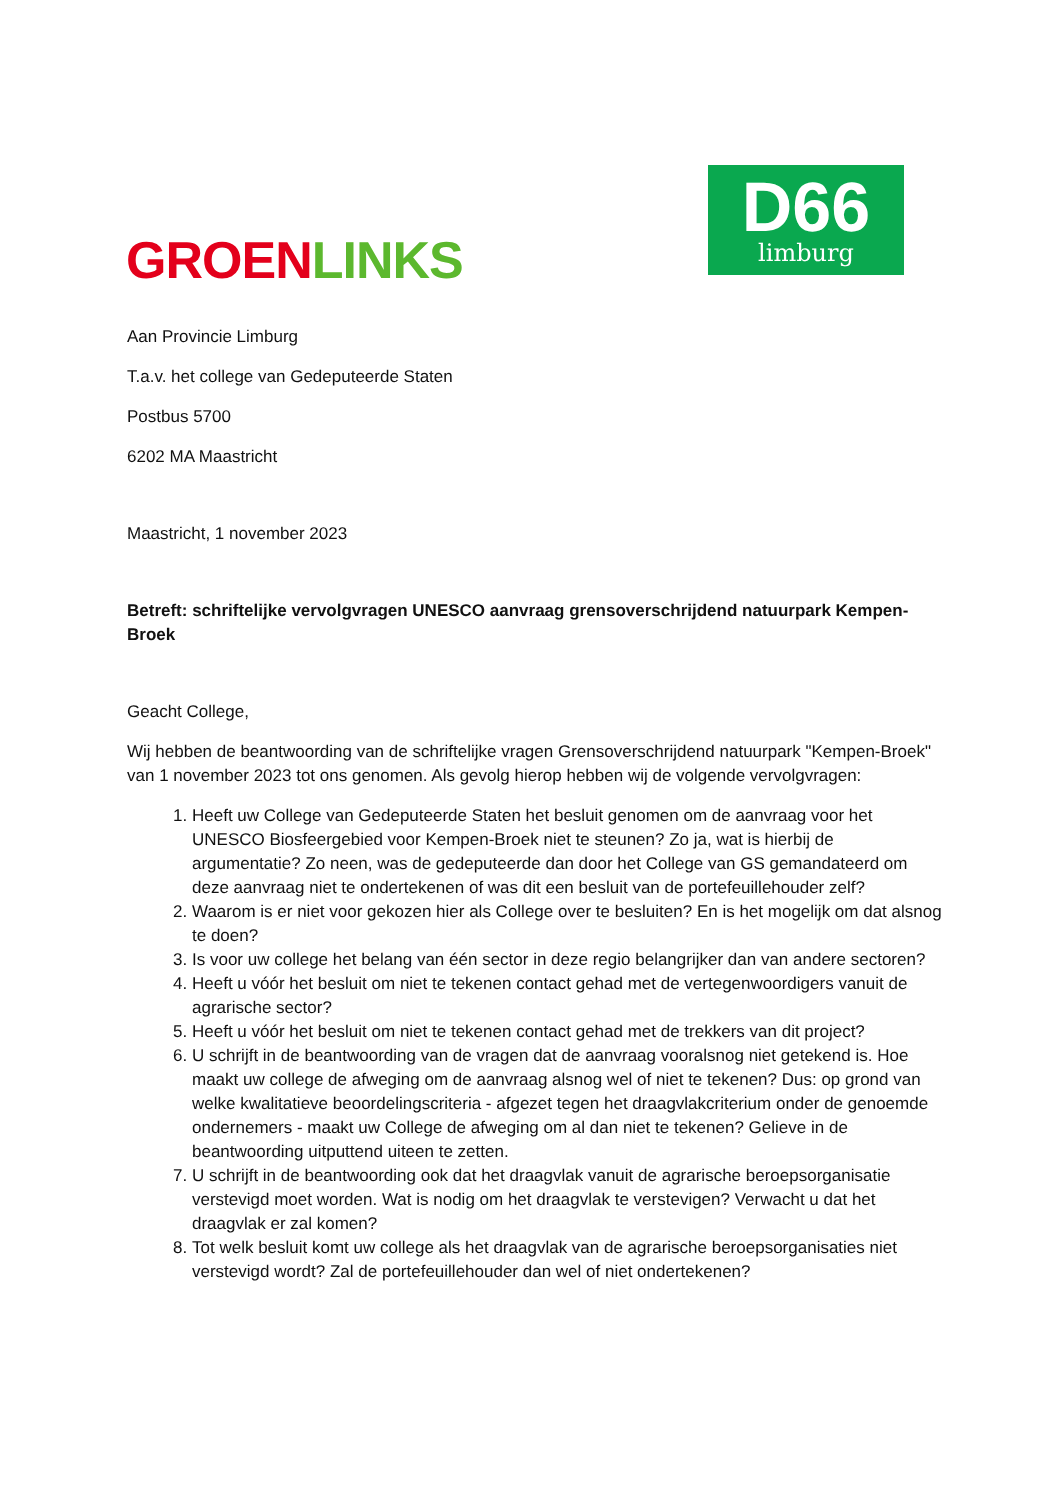GROEN LINKS
D66
limburg
Aan Provincie Limburg
T.a.v. het college van Gedeputeerde Staten
Postbus 5700
6202 MA Maastricht
Maastricht, 1 november 2023
Betreft: schriftelijke vervolgvragen UNESCO aanvraag grensoverschrijdend natuurpark Kempen-Broek
Geacht College,
Wij hebben de beantwoording van de schriftelijke vragen Grensoverschrijdend natuurpark "Kempen-Broek" van 1 november 2023 tot ons genomen. Als gevolg hierop hebben wij de volgende vervolgvragen:
1. Heeft uw College van Gedeputeerde Staten het besluit genomen om de aanvraag voor het UNESCO Biosfeergebied voor Kempen-Broek niet te steunen? Zo ja, wat is hierbij de argumentatie? Zo neen, was de gedeputeerde dan door het College van GS gemandateerd om deze aanvraag niet te ondertekenen of was dit een besluit van de portefeuillehouder zelf?
2. Waarom is er niet voor gekozen hier als College over te besluiten? En is het mogelijk om dat alsnog te doen?
3. Is voor uw college het belang van één sector in deze regio belangrijker dan van andere sectoren?
4. Heeft u vóór het besluit om niet te tekenen contact gehad met de vertegenwoordigers vanuit de agrarische sector?
5. Heeft u vóór het besluit om niet te tekenen contact gehad met de trekkers van dit project?
6. U schrijft in de beantwoording van de vragen dat de aanvraag vooralsnog niet getekend is. Hoe maakt uw college de afweging om de aanvraag alsnog wel of niet te tekenen? Dus: op grond van welke kwalitatieve beoordelingscriteria - afgezet tegen het draagvlakcriterium onder de genoemde ondernemers - maakt uw College de afweging om al dan niet te tekenen? Gelieve in de beantwoording uitputtend uiteen te zetten.
7. U schrijft in de beantwoording ook dat het draagvlak vanuit de agrarische beroepsorganisatie verstevigd moet worden. Wat is nodig om het draagvlak te verstevigen? Verwacht u dat het draagvlak er zal komen?
8. Tot welk besluit komt uw college als het draagvlak van de agrarische beroepsorganisaties niet verstevigd wordt? Zal de portefeuillehouder dan wel of niet ondertekenen?